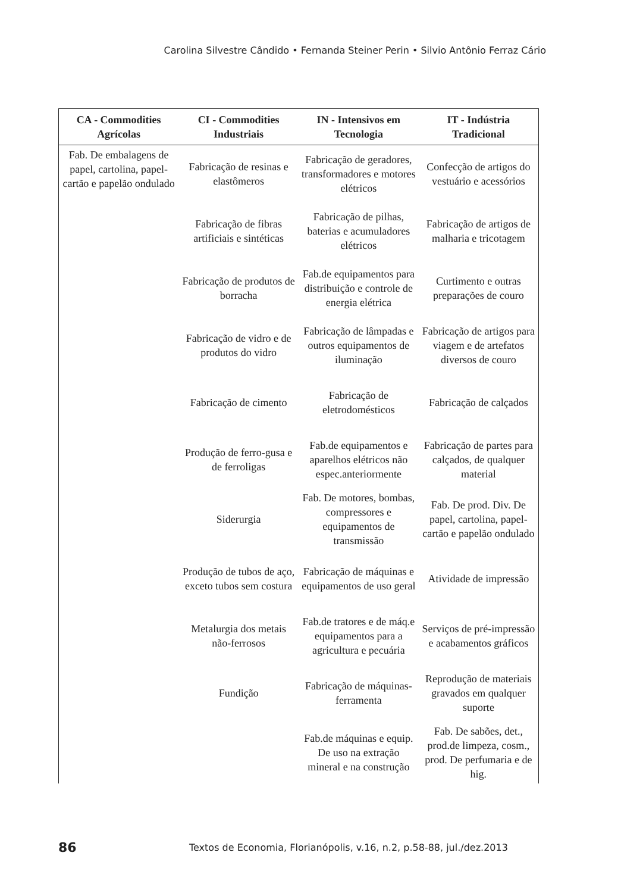Carolina Silvestre Cândido • Fernanda Steiner Perin • Silvio Antônio Ferraz Cário
| CA - Commodities Agrícolas | CI - Commodities Industriais | IN - Intensivos em Tecnologia | IT - Indústria Tradicional |
| --- | --- | --- | --- |
| Fab. De embalagens de papel, cartolina, papel-cartão e papelão ondulado | Fabricação de resinas e elastômeros | Fabricação de geradores, transformadores e motores elétricos | Confecção de artigos do vestuário e acessórios |
| | Fabricação de fibras artificiais e sintéticas | Fabricação de pilhas, baterias e acumuladores elétricos | Fabricação de artigos de malharia e tricotagem |
| | Fabricação de produtos de borracha | Fab.de equipamentos para distribuição e controle de energia elétrica | Curtimento e outras preparações de couro |
| | Fabricação de vidro e de produtos do vidro | Fabricação de lâmpadas e outros equipamentos de iluminação | Fabricação de artigos para viagem e de artefatos diversos de couro |
| | Fabricação de cimento | Fabricação de eletrodomésticos | Fabricação de calçados |
| | Produção de ferro-gusa e de ferroligas | Fab.de equipamentos e aparelhos elétricos não espec.anteriormente | Fabricação de partes para calçados, de qualquer material |
| | Siderurgia | Fab. De motores, bombas, compressores e equipamentos de transmissão | Fab. De prod. Div. De papel, cartolina, papel-cartão e papelão ondulado |
| | Produção de tubos de aço, exceto tubos sem costura | Fabricação de máquinas e equipamentos de uso geral | Atividade de impressão |
| | Metalurgia dos metais não-ferrosos | Fab.de tratores e de máq.e equipamentos para a agricultura e pecuária | Serviços de pré-impressão e acabamentos gráficos |
| | Fundição | Fabricação de máquinas-ferramenta | Reprodução de materiais gravados em qualquer suporte |
| | | Fab.de máquinas e equip. De uso na extração mineral e na construção | Fab. De sabões, det., prod.de limpeza, cosm., prod. De perfumaria e de hig. |
86 Textos de Economia, Florianópolis, v.16, n.2, p.58-88, jul./dez.2013